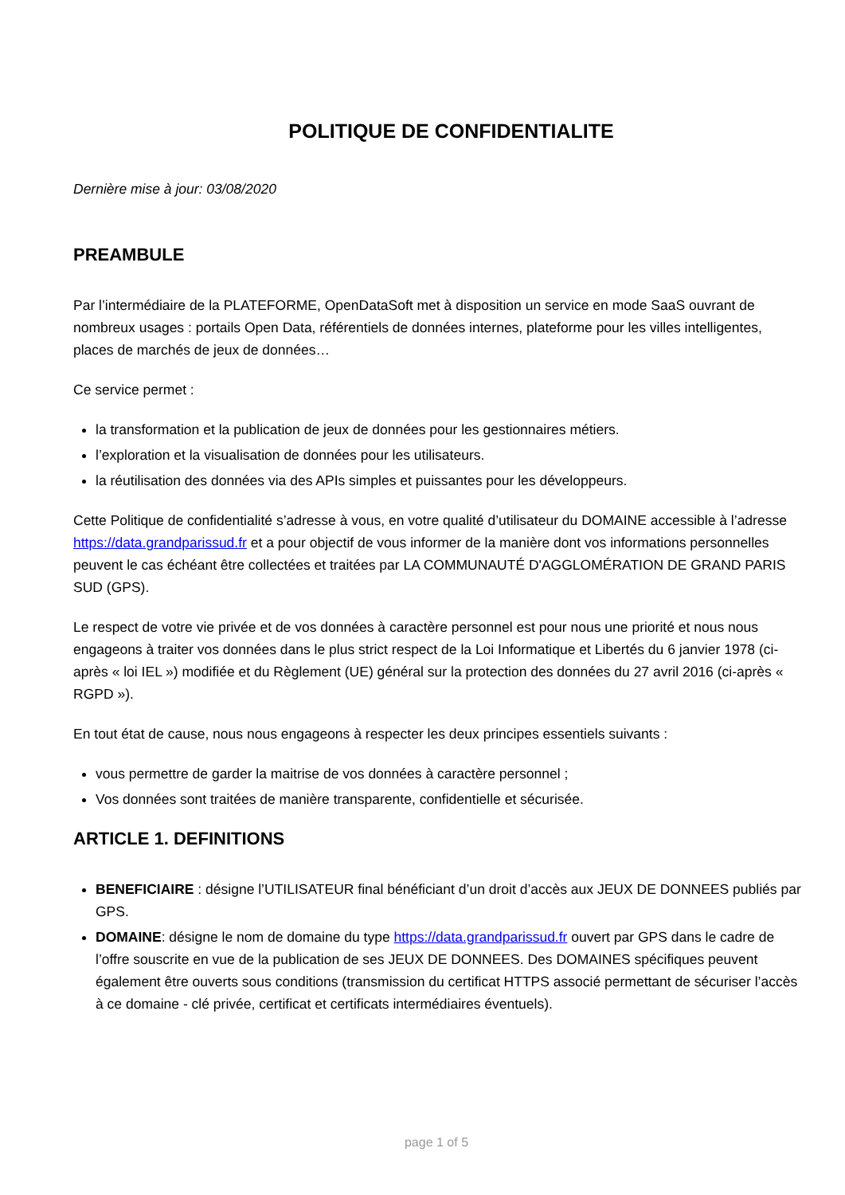POLITIQUE DE CONFIDENTIALITE
Dernière mise à jour: 03/08/2020
PREAMBULE
Par l’intermédiaire de la PLATEFORME, OpenDataSoft met à disposition un service en mode SaaS ouvrant de nombreux usages : portails Open Data, référentiels de données internes, plateforme pour les villes intelligentes, places de marchés de jeux de données…
Ce service permet :
la transformation et la publication de jeux de données pour les gestionnaires métiers.
l’exploration et la visualisation de données pour les utilisateurs.
la réutilisation des données via des APIs simples et puissantes pour les développeurs.
Cette Politique de confidentialité s’adresse à vous, en votre qualité d’utilisateur du DOMAINE accessible à l’adresse https://data.grandparissud.fr et a pour objectif de vous informer de la manière dont vos informations personnelles peuvent le cas échéant être collectées et traitées par LA COMMUNAUTÉ D'AGGLOMÉRATION DE GRAND PARIS SUD (GPS).
Le respect de votre vie privée et de vos données à caractère personnel est pour nous une priorité et nous nous engageons à traiter vos données dans le plus strict respect de la Loi Informatique et Libertés du 6 janvier 1978 (ci-après « loi IEL ») modifiée et du Règlement (UE) général sur la protection des données du 27 avril 2016 (ci-après « RGPD »).
En tout état de cause, nous nous engageons à respecter les deux principes essentiels suivants :
vous permettre de garder la maitrise de vos données à caractère personnel ;
Vos données sont traitées de manière transparente, confidentielle et sécurisée.
ARTICLE 1. DEFINITIONS
BENEFICIAIRE : désigne l’UTILISATEUR final bénéficiant d’un droit d’accès aux JEUX DE DONNEES publiés par GPS.
DOMAINE: désigne le nom de domaine du type https://data.grandparissud.fr ouvert par GPS dans le cadre de l’offre souscrite en vue de la publication de ses JEUX DE DONNEES. Des DOMAINES spécifiques peuvent également être ouverts sous conditions (transmission du certificat HTTPS associé permettant de sécuriser l’accès à ce domaine - clé privée, certificat et certificats intermédiaires éventuels).
page 1 of 5